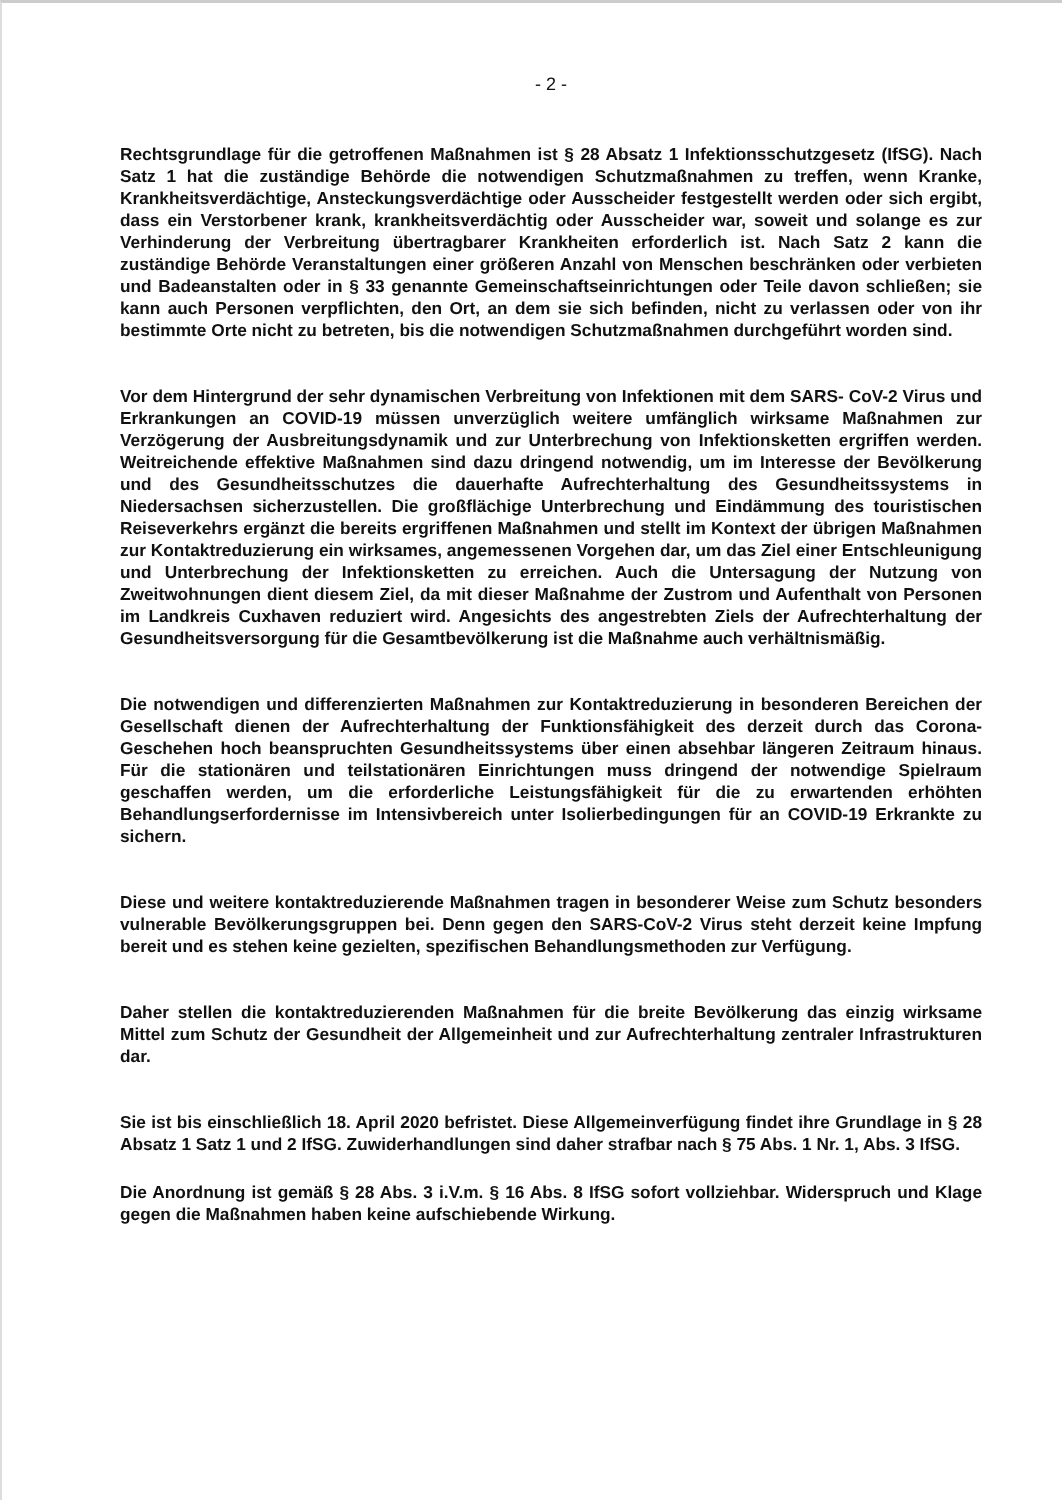- 2 -
Rechtsgrundlage für die getroffenen Maßnahmen ist § 28 Absatz 1 Infektionsschutzgesetz (IfSG). Nach Satz 1 hat die zuständige Behörde die notwendigen Schutzmaßnahmen zu treffen, wenn Kranke, Krankheitsverdächtige, Ansteckungsverdächtige oder Ausscheider festgestellt werden oder sich ergibt, dass ein Verstorbener krank, krankheitsverdächtig oder Ausscheider war, soweit und solange es zur Verhinderung der Verbreitung übertragbarer Krankheiten erforderlich ist. Nach Satz 2 kann die zuständige Behörde Veranstaltungen einer größeren Anzahl von Menschen beschränken oder verbieten und Badeanstalten oder in § 33 genannte Gemeinschaftseinrichtungen oder Teile davon schließen; sie kann auch Personen verpflichten, den Ort, an dem sie sich befinden, nicht zu verlassen oder von ihr bestimmte Orte nicht zu betreten, bis die notwendigen Schutzmaßnahmen durchgeführt worden sind.
Vor dem Hintergrund der sehr dynamischen Verbreitung von Infektionen mit dem SARS- CoV-2 Virus und Erkrankungen an COVID-19 müssen unverzüglich weitere umfänglich wirksame Maßnahmen zur Verzögerung der Ausbreitungsdynamik und zur Unterbrechung von Infektionsketten ergriffen werden. Weitreichende effektive Maßnahmen sind dazu dringend notwendig, um im Interesse der Bevölkerung und des Gesundheitsschutzes die dauerhafte Aufrechterhaltung des Gesundheitssystems in Niedersachsen sicherzustellen. Die großflächige Unterbrechung und Eindämmung des touristischen Reiseverkehrs ergänzt die bereits ergriffenen Maßnahmen und stellt im Kontext der übrigen Maßnahmen zur Kontaktreduzierung ein wirksames, angemessenen Vorgehen dar, um das Ziel einer Entschleunigung und Unterbrechung der Infektionsketten zu erreichen. Auch die Untersagung der Nutzung von Zweitwohnungen dient diesem Ziel, da mit dieser Maßnahme der Zustrom und Aufenthalt von Personen im Landkreis Cuxhaven reduziert wird. Angesichts des angestrebten Ziels der Aufrechterhaltung der Gesundheitsversorgung für die Gesamtbevölkerung ist die Maßnahme auch verhältnismäßig.
Die notwendigen und differenzierten Maßnahmen zur Kontaktreduzierung in besonderen Bereichen der Gesellschaft dienen der Aufrechterhaltung der Funktionsfähigkeit des derzeit durch das Corona-Geschehen hoch beanspruchten Gesundheitssystems über einen absehbar längeren Zeitraum hinaus. Für die stationären und teilstationären Einrichtungen muss dringend der notwendige Spielraum geschaffen werden, um die erforderliche Leistungsfähigkeit für die zu erwartenden erhöhten Behandlungserfordernisse im Intensivbereich unter Isolierbedingungen für an COVID-19 Erkrankte zu sichern.
Diese und weitere kontaktreduzierende Maßnahmen tragen in besonderer Weise zum Schutz besonders vulnerable Bevölkerungsgruppen bei. Denn gegen den SARS-CoV-2 Virus steht derzeit keine Impfung bereit und es stehen keine gezielten, spezifischen Behandlungsmethoden zur Verfügung.
Daher stellen die kontaktreduzierenden Maßnahmen für die breite Bevölkerung das einzig wirksame Mittel zum Schutz der Gesundheit der Allgemeinheit und zur Aufrechterhaltung zentraler Infrastrukturen dar.
Sie ist bis einschließlich 18. April 2020 befristet. Diese Allgemeinverfügung findet ihre Grundlage in § 28 Absatz 1 Satz 1 und 2 IfSG. Zuwiderhandlungen sind daher strafbar nach § 75 Abs. 1 Nr. 1, Abs. 3 IfSG.
Die Anordnung ist gemäß § 28 Abs. 3 i.V.m. § 16 Abs. 8 IfSG sofort vollziehbar. Widerspruch und Klage gegen die Maßnahmen haben keine aufschiebende Wirkung.